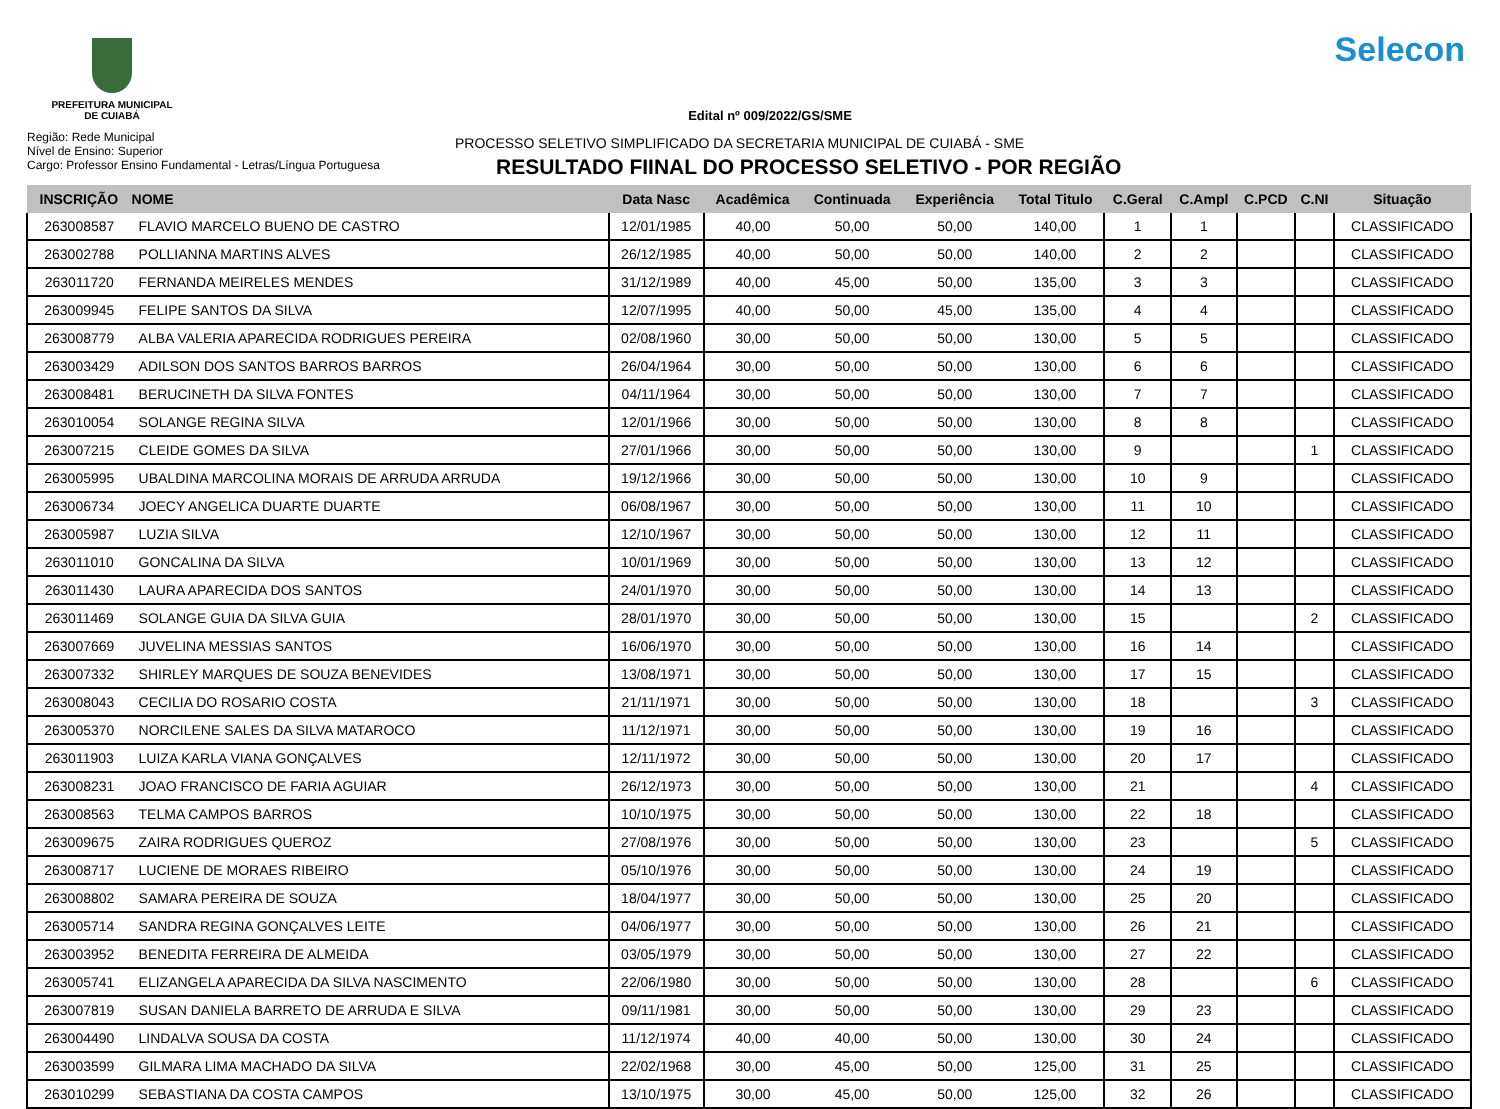PREFEITURA MUNICIPAL
DE CUIABÁ
Selecon
Edital nº 009/2022/GS/SME
Região: Rede Municipal
Nível de Ensino: Superior
Cargo: Professor Ensino Fundamental - Letras/Língua Portuguesa
PROCESSO SELETIVO SIMPLIFICADO DA SECRETARIA MUNICIPAL DE CUIABÁ - SME
RESULTADO FIINAL DO PROCESSO SELETIVO - POR REGIÃO
| INSCRIÇÃO | NOME | Data Nasc | Acadêmica | Continuada | Experiência | Total Titulo | C.Geral | C.Ampl | C.PCD | C.NI | Situação |
| --- | --- | --- | --- | --- | --- | --- | --- | --- | --- | --- | --- |
| 263008587 | FLAVIO MARCELO BUENO DE CASTRO | 12/01/1985 | 40,00 | 50,00 | 50,00 | 140,00 | 1 | 1 | | | CLASSIFICADO |
| 263002788 | POLLIANNA MARTINS ALVES | 26/12/1985 | 40,00 | 50,00 | 50,00 | 140,00 | 2 | 2 | | | CLASSIFICADO |
| 263011720 | FERNANDA MEIRELES MENDES | 31/12/1989 | 40,00 | 45,00 | 50,00 | 135,00 | 3 | 3 | | | CLASSIFICADO |
| 263009945 | FELIPE SANTOS DA SILVA | 12/07/1995 | 40,00 | 50,00 | 45,00 | 135,00 | 4 | 4 | | | CLASSIFICADO |
| 263008779 | ALBA VALERIA APARECIDA RODRIGUES PEREIRA | 02/08/1960 | 30,00 | 50,00 | 50,00 | 130,00 | 5 | 5 | | | CLASSIFICADO |
| 263003429 | ADILSON DOS SANTOS BARROS BARROS | 26/04/1964 | 30,00 | 50,00 | 50,00 | 130,00 | 6 | 6 | | | CLASSIFICADO |
| 263008481 | BERUCINETH DA SILVA FONTES | 04/11/1964 | 30,00 | 50,00 | 50,00 | 130,00 | 7 | 7 | | | CLASSIFICADO |
| 263010054 | SOLANGE REGINA SILVA | 12/01/1966 | 30,00 | 50,00 | 50,00 | 130,00 | 8 | 8 | | | CLASSIFICADO |
| 263007215 | CLEIDE GOMES DA SILVA | 27/01/1966 | 30,00 | 50,00 | 50,00 | 130,00 | 9 | | | 1 | CLASSIFICADO |
| 263005995 | UBALDINA MARCOLINA MORAIS DE ARRUDA ARRUDA | 19/12/1966 | 30,00 | 50,00 | 50,00 | 130,00 | 10 | 9 | | | CLASSIFICADO |
| 263006734 | JOECY ANGELICA DUARTE DUARTE | 06/08/1967 | 30,00 | 50,00 | 50,00 | 130,00 | 11 | 10 | | | CLASSIFICADO |
| 263005987 | LUZIA SILVA | 12/10/1967 | 30,00 | 50,00 | 50,00 | 130,00 | 12 | 11 | | | CLASSIFICADO |
| 263011010 | GONCALINA DA SILVA | 10/01/1969 | 30,00 | 50,00 | 50,00 | 130,00 | 13 | 12 | | | CLASSIFICADO |
| 263011430 | LAURA APARECIDA DOS SANTOS | 24/01/1970 | 30,00 | 50,00 | 50,00 | 130,00 | 14 | 13 | | | CLASSIFICADO |
| 263011469 | SOLANGE GUIA DA SILVA GUIA | 28/01/1970 | 30,00 | 50,00 | 50,00 | 130,00 | 15 | | | 2 | CLASSIFICADO |
| 263007669 | JUVELINA MESSIAS SANTOS | 16/06/1970 | 30,00 | 50,00 | 50,00 | 130,00 | 16 | 14 | | | CLASSIFICADO |
| 263007332 | SHIRLEY MARQUES DE SOUZA BENEVIDES | 13/08/1971 | 30,00 | 50,00 | 50,00 | 130,00 | 17 | 15 | | | CLASSIFICADO |
| 263008043 | CECILIA DO ROSARIO COSTA | 21/11/1971 | 30,00 | 50,00 | 50,00 | 130,00 | 18 | | | 3 | CLASSIFICADO |
| 263005370 | NORCILENE SALES DA SILVA MATAROCO | 11/12/1971 | 30,00 | 50,00 | 50,00 | 130,00 | 19 | 16 | | | CLASSIFICADO |
| 263011903 | LUIZA KARLA VIANA GONÇALVES | 12/11/1972 | 30,00 | 50,00 | 50,00 | 130,00 | 20 | 17 | | | CLASSIFICADO |
| 263008231 | JOAO FRANCISCO DE FARIA AGUIAR | 26/12/1973 | 30,00 | 50,00 | 50,00 | 130,00 | 21 | | | 4 | CLASSIFICADO |
| 263008563 | TELMA CAMPOS BARROS | 10/10/1975 | 30,00 | 50,00 | 50,00 | 130,00 | 22 | 18 | | | CLASSIFICADO |
| 263009675 | ZAIRA RODRIGUES QUEROZ | 27/08/1976 | 30,00 | 50,00 | 50,00 | 130,00 | 23 | | | 5 | CLASSIFICADO |
| 263008717 | LUCIENE DE MORAES RIBEIRO | 05/10/1976 | 30,00 | 50,00 | 50,00 | 130,00 | 24 | 19 | | | CLASSIFICADO |
| 263008802 | SAMARA PEREIRA DE SOUZA | 18/04/1977 | 30,00 | 50,00 | 50,00 | 130,00 | 25 | 20 | | | CLASSIFICADO |
| 263005714 | SANDRA REGINA GONÇALVES LEITE | 04/06/1977 | 30,00 | 50,00 | 50,00 | 130,00 | 26 | 21 | | | CLASSIFICADO |
| 263003952 | BENEDITA FERREIRA DE ALMEIDA | 03/05/1979 | 30,00 | 50,00 | 50,00 | 130,00 | 27 | 22 | | | CLASSIFICADO |
| 263005741 | ELIZANGELA APARECIDA DA SILVA NASCIMENTO | 22/06/1980 | 30,00 | 50,00 | 50,00 | 130,00 | 28 | | | 6 | CLASSIFICADO |
| 263007819 | SUSAN DANIELA BARRETO DE ARRUDA E SILVA | 09/11/1981 | 30,00 | 50,00 | 50,00 | 130,00 | 29 | 23 | | | CLASSIFICADO |
| 263004490 | LINDALVA SOUSA DA COSTA | 11/12/1974 | 40,00 | 40,00 | 50,00 | 130,00 | 30 | 24 | | | CLASSIFICADO |
| 263003599 | GILMARA LIMA MACHADO DA SILVA | 22/02/1968 | 30,00 | 45,00 | 50,00 | 125,00 | 31 | 25 | | | CLASSIFICADO |
| 263010299 | SEBASTIANA DA COSTA CAMPOS | 13/10/1975 | 30,00 | 45,00 | 50,00 | 125,00 | 32 | 26 | | | CLASSIFICADO |